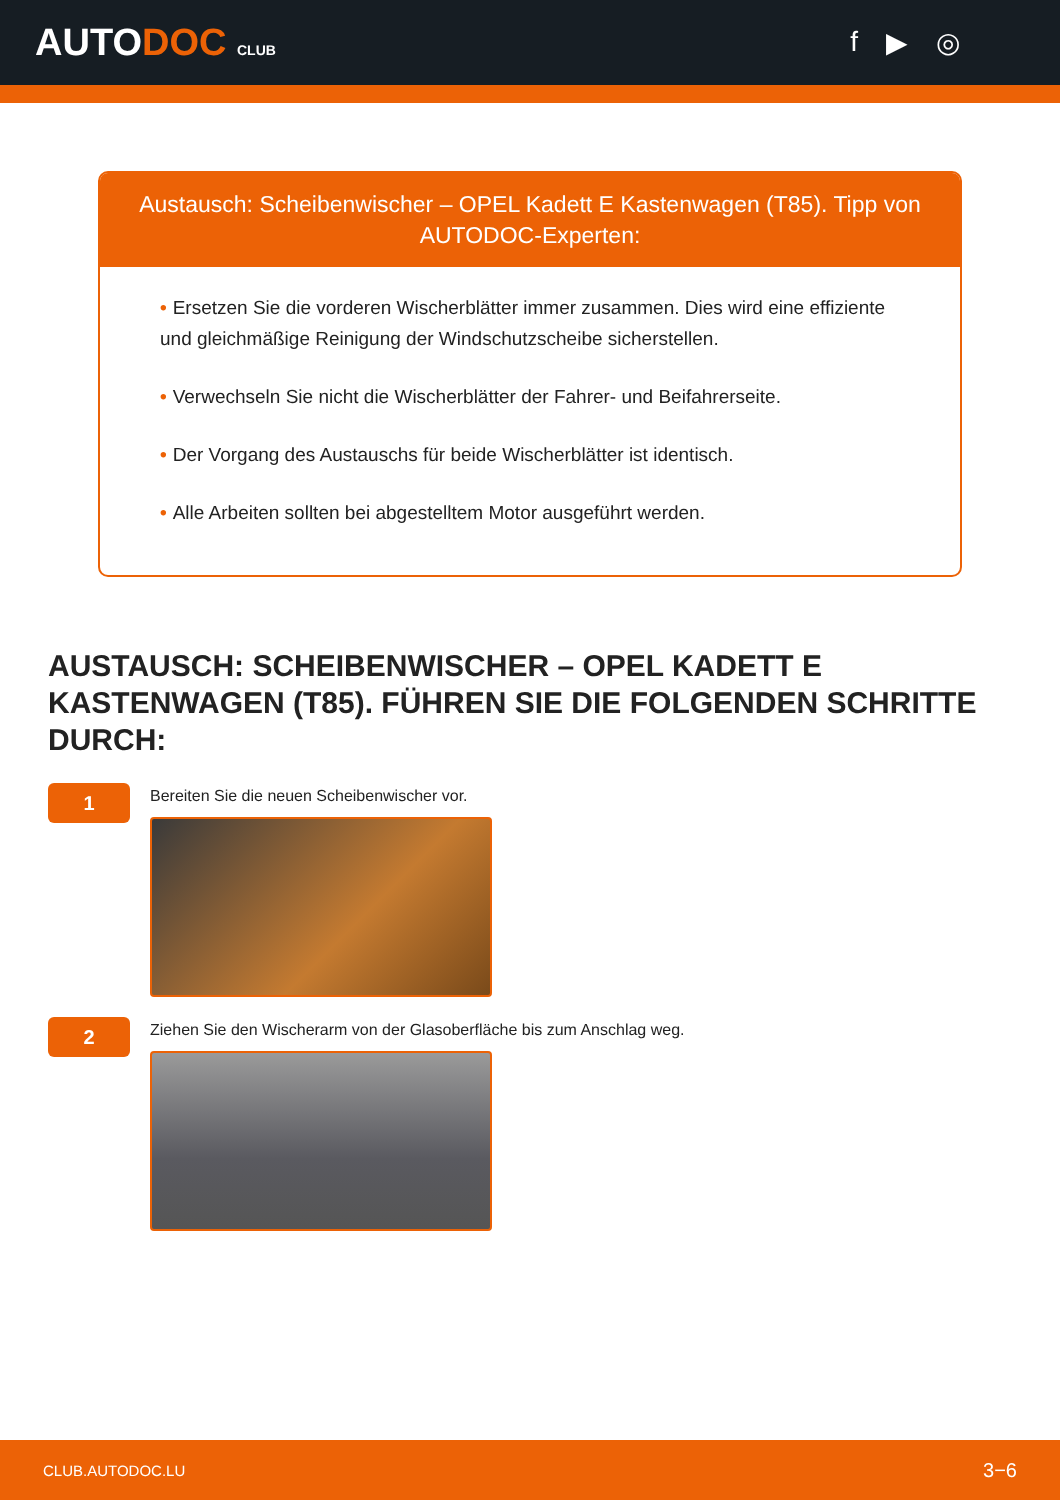AUTODOC CLUB
f ▶ ◎
Austausch: Scheibenwischer – OPEL Kadett E Kastenwagen (T85). Tipp von AUTODOC-Experten:
• Ersetzen Sie die vorderen Wischerblätter immer zusammen. Dies wird eine effiziente und gleichmäßige Reinigung der Windschutzscheibe sicherstellen.
• Verwechseln Sie nicht die Wischerblätter der Fahrer- und Beifahrerseite.
• Der Vorgang des Austauschs für beide Wischerblätter ist identisch.
• Alle Arbeiten sollten bei abgestelltem Motor ausgeführt werden.
AUSTAUSCH: SCHEIBENWISCHER – OPEL KADETT E KASTENWAGEN (T85). FÜHREN SIE DIE FOLGENDEN SCHRITTE DURCH:
1
Bereiten Sie die neuen Scheibenwischer vor.
2
Ziehen Sie den Wischerarm von der Glasoberfläche bis zum Anschlag weg.
CLUB.AUTODOC.LU 3−6